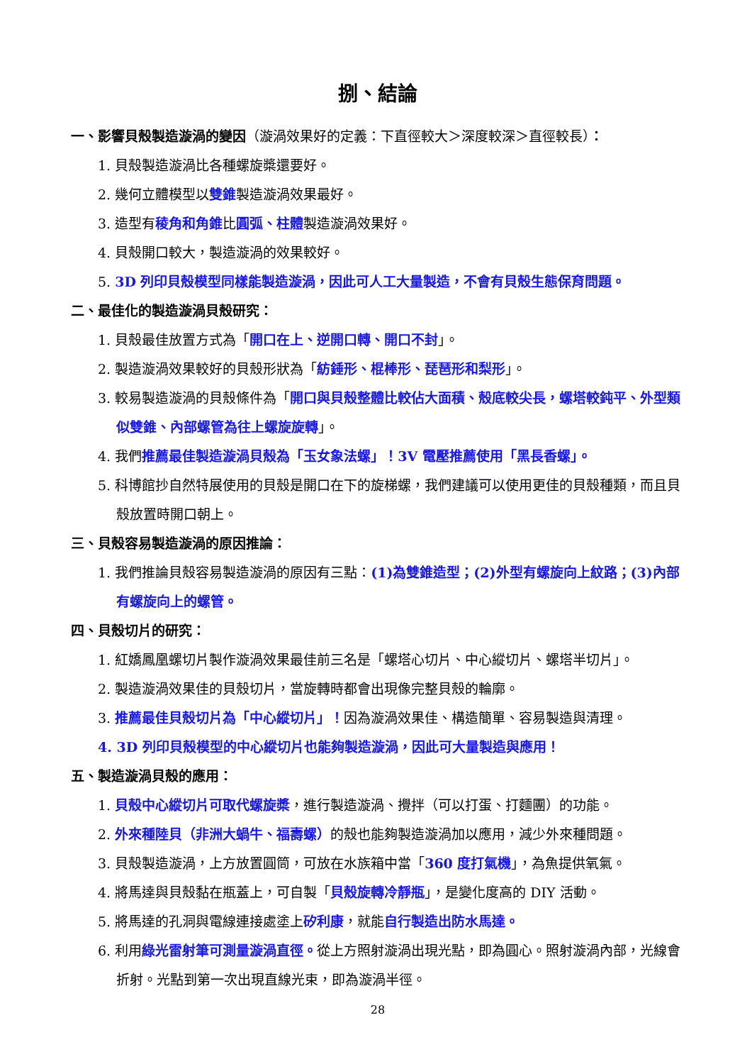捌、結論
一、影響貝殼製造漩渦的變因（漩渦效果好的定義：下直徑較大＞深度較深＞直徑較長）：
1. 貝殼製造漩渦比各種螺旋槳還要好。
2. 幾何立體模型以雙錐製造漩渦效果最好。
3. 造型有稜角和角錐比圓弧、柱體製造漩渦效果好。
4. 貝殼開口較大，製造漩渦的效果較好。
5. 3D 列印貝殼模型同樣能製造漩渦，因此可人工大量製造，不會有貝殼生態保育問題。
二、最佳化的製造漩渦貝殼研究：
1. 貝殼最佳放置方式為「開口在上、逆開口轉、開口不封」。
2. 製造漩渦效果較好的貝殼形狀為「紡錘形、棍棒形、琵琶形和梨形」。
3. 較易製造漩渦的貝殼條件為「開口與貝殼整體比較佔大面積、殼底較尖長，螺塔較鈍平、外型類似雙錐、內部螺管為往上螺旋旋轉」。
4. 我們推薦最佳製造漩渦貝殼為「玉女象法螺」！3V 電壓推薦使用「黑長香螺」。
5. 科博館抄自然特展使用的貝殼是開口在下的旋梯螺，我們建議可以使用更佳的貝殼種類，而且貝殼放置時開口朝上。
三、貝殼容易製造漩渦的原因推論：
1. 我們推論貝殼容易製造漩渦的原因有三點：(1)為雙錐造型；(2)外型有螺旋向上紋路；(3)內部有螺旋向上的螺管。
四、貝殼切片的研究：
1. 紅嬌鳳凰螺切片製作漩渦效果最佳前三名是「螺塔心切片、中心縱切片、螺塔半切片」。
2. 製造漩渦效果佳的貝殼切片，當旋轉時都會出現像完整貝殼的輪廓。
3. 推薦最佳貝殼切片為「中心縱切片」！因為漩渦效果佳、構造簡單、容易製造與清理。
4. 3D 列印貝殼模型的中心縱切片也能夠製造漩渦，因此可大量製造與應用！
五、製造漩渦貝殼的應用：
1. 貝殼中心縱切片可取代螺旋槳，進行製造漩渦、攪拌（可以打蛋、打麵團）的功能。
2. 外來種陸貝（非洲大蝸牛、福壽螺）的殼也能夠製造漩渦加以應用，減少外來種問題。
3. 貝殼製造漩渦，上方放置圓筒，可放在水族箱中當「360 度打氣機」，為魚提供氧氣。
4. 將馬達與貝殼黏在瓶蓋上，可自製「貝殼旋轉冷靜瓶」，是變化度高的 DIY 活動。
5. 將馬達的孔洞與電線連接處塗上矽利康，就能自行製造出防水馬達。
6. 利用綠光雷射筆可測量漩渦直徑。從上方照射漩渦出現光點，即為圓心。照射漩渦內部，光線會折射。光點到第一次出現直線光束，即為漩渦半徑。
28